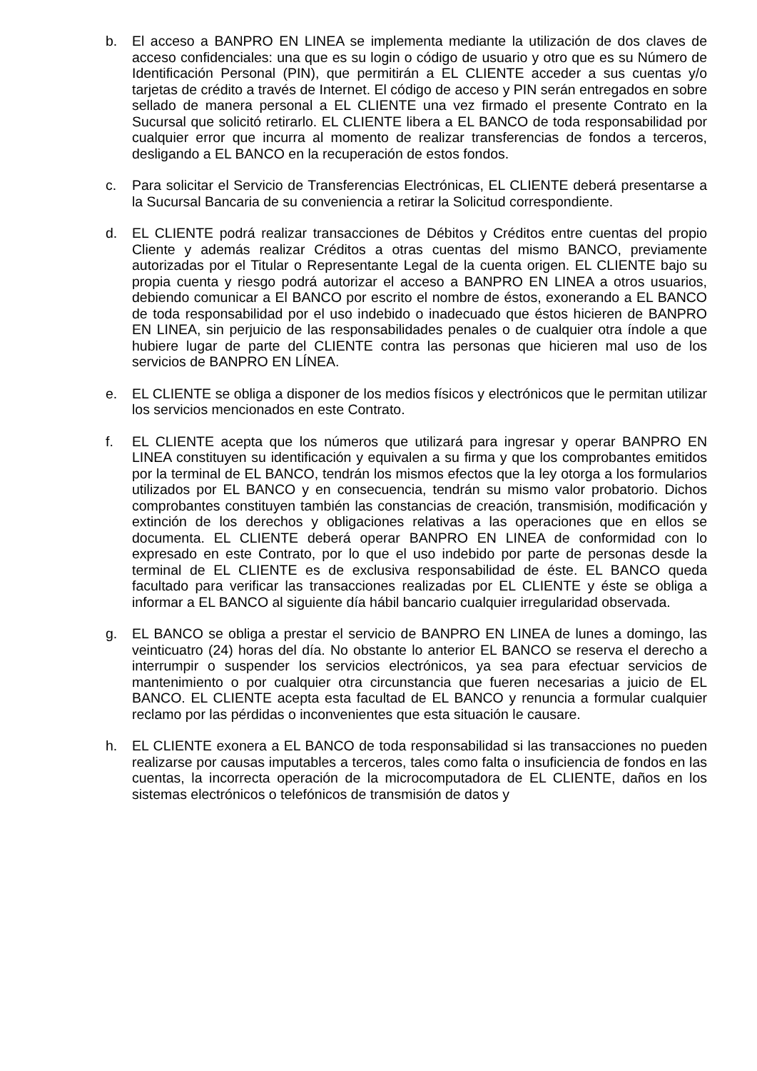b. El acceso a BANPRO EN LINEA se implementa mediante la utilización de dos claves de acceso confidenciales: una que es su login o código de usuario y otro que es su Número de Identificación Personal (PIN), que permitirán a EL CLIENTE acceder a sus cuentas y/o tarjetas de crédito a través de Internet. El código de acceso y PIN serán entregados en sobre sellado de manera personal a EL CLIENTE una vez firmado el presente Contrato en la Sucursal que solicitó retirarlo. EL CLIENTE libera a EL BANCO de toda responsabilidad por cualquier error que incurra al momento de realizar transferencias de fondos a terceros, desligando a EL BANCO en la recuperación de estos fondos.
c. Para solicitar el Servicio de Transferencias Electrónicas, EL CLIENTE deberá presentarse a la Sucursal Bancaria de su conveniencia a retirar la Solicitud correspondiente.
d. EL CLIENTE podrá realizar transacciones de Débitos y Créditos entre cuentas del propio Cliente y además realizar Créditos a otras cuentas del mismo BANCO, previamente autorizadas por el Titular o Representante Legal de la cuenta origen. EL CLIENTE bajo su propia cuenta y riesgo podrá autorizar el acceso a BANPRO EN LINEA a otros usuarios, debiendo comunicar a El BANCO por escrito el nombre de éstos, exonerando a EL BANCO de toda responsabilidad por el uso indebido o inadecuado que éstos hicieren de BANPRO EN LINEA, sin perjuicio de las responsabilidades penales o de cualquier otra índole a que hubiere lugar de parte del CLIENTE contra las personas que hicieren mal uso de los servicios de BANPRO EN LÍNEA.
e. EL CLIENTE se obliga a disponer de los medios físicos y electrónicos que le permitan utilizar los servicios mencionados en este Contrato.
f. EL CLIENTE acepta que los números que utilizará para ingresar y operar BANPRO EN LINEA constituyen su identificación y equivalen a su firma y que los comprobantes emitidos por la terminal de EL BANCO, tendrán los mismos efectos que la ley otorga a los formularios utilizados por EL BANCO y en consecuencia, tendrán su mismo valor probatorio. Dichos comprobantes constituyen también las constancias de creación, transmisión, modificación y extinción de los derechos y obligaciones relativas a las operaciones que en ellos se documenta. EL CLIENTE deberá operar BANPRO EN LINEA de conformidad con lo expresado en este Contrato, por lo que el uso indebido por parte de personas desde la terminal de EL CLIENTE es de exclusiva responsabilidad de éste. EL BANCO queda facultado para verificar las transacciones realizadas por EL CLIENTE y éste se obliga a informar a EL BANCO al siguiente día hábil bancario cualquier irregularidad observada.
g. EL BANCO se obliga a prestar el servicio de BANPRO EN LINEA de lunes a domingo, las veinticuatro (24) horas del día. No obstante lo anterior EL BANCO se reserva el derecho a interrumpir o suspender los servicios electrónicos, ya sea para efectuar servicios de mantenimiento o por cualquier otra circunstancia que fueren necesarias a juicio de EL BANCO. EL CLIENTE acepta esta facultad de EL BANCO y renuncia a formular cualquier reclamo por las pérdidas o inconvenientes que esta situación le causare.
h. EL CLIENTE exonera a EL BANCO de toda responsabilidad si las transacciones no pueden realizarse por causas imputables a terceros, tales como falta o insuficiencia de fondos en las cuentas, la incorrecta operación de la microcomputadora de EL CLIENTE, daños en los sistemas electrónicos o telefónicos de transmisión de datos y